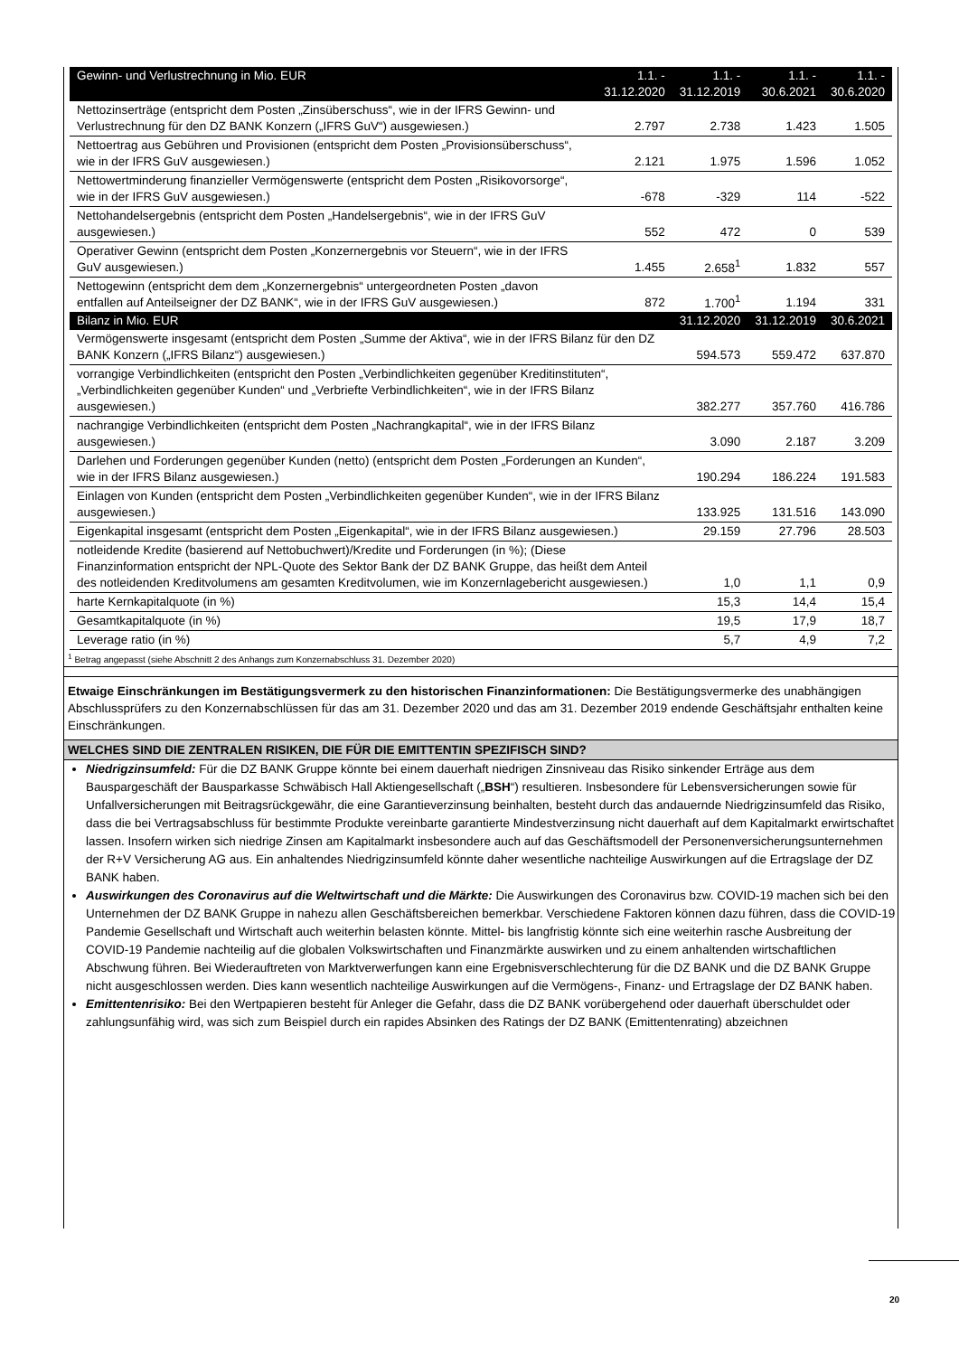| Gewinn- und Verlustrechnung in Mio. EUR | 1.1. - 31.12.2020 | 1.1. - 31.12.2019 | 1.1. - 30.6.2021 | 1.1. - 30.6.2020 |
| --- | --- | --- | --- | --- |
| Nettozinserträge (entspricht dem Posten „Zinsüberschuss“, wie in der IFRS Gewinn- und Verlustrechnung für den DZ BANK Konzern („IFRS GuV“) ausgewiesen.) | 2.797 | 2.738 | 1.423 | 1.505 |
| Nettoertrag aus Gebühren und Provisionen (entspricht dem Posten „Provisionsüberschuss“, wie in der IFRS GuV ausgewiesen.) | 2.121 | 1.975 | 1.596 | 1.052 |
| Nettowertminderung finanzieller Vermögenswerte (entspricht dem Posten „Risikovorsorge“, wie in der IFRS GuV ausgewiesen.) | -678 | -329 | 114 | -522 |
| Nettohandelsergebnis (entspricht dem Posten „Handelsergebnis“, wie in der IFRS GuV ausgewiesen.) | 552 | 472 | 0 | 539 |
| Operativer Gewinn (entspricht dem Posten „Konzernergebnis vor Steuern“, wie in der IFRS GuV ausgewiesen.) | 1.455 | 2.658<sup>1</sup> | 1.832 | 557 |
| Nettogewinn (entspricht dem dem „Konzernergebnis“ untergeordneten Posten „davon entfallen auf Anteilseigner der DZ BANK“, wie in der IFRS GuV ausgewiesen.) | 872 | 1.700<sup>1</sup> | 1.194 | 331 |
| Bilanz in Mio. EUR | | 31.12.2020 | 31.12.2019 | 30.6.2021 |
| Vermögenswerte insgesamt (entspricht dem Posten „Summe der Aktiva“, wie in der IFRS Bilanz für den DZ BANK Konzern („IFRS Bilanz“) ausgewiesen.) | | 594.573 | 559.472 | 637.870 |
| vorrangige Verbindlichkeiten (entspricht den Posten „Verbindlichkeiten gegenüber Kreditinstituten“, „Verbindlichkeiten gegenüber Kunden“ und „Verbriefte Verbindlichkeiten“, wie in der IFRS Bilanz ausgewiesen.) | | 382.277 | 357.760 | 416.786 |
| nachrangige Verbindlichkeiten (entspricht dem Posten „Nachrangkapital“, wie in der IFRS Bilanz ausgewiesen.) | | 3.090 | 2.187 | 3.209 |
| Darlehen und Forderungen gegenüber Kunden (netto) (entspricht dem Posten „Forderungen an Kunden“, wie in der IFRS Bilanz ausgewiesen.) | | 190.294 | 186.224 | 191.583 |
| Einlagen von Kunden (entspricht dem Posten „Verbindlichkeiten gegenüber Kunden“, wie in der IFRS Bilanz ausgewiesen.) | | 133.925 | 131.516 | 143.090 |
| Eigenkapital insgesamt (entspricht dem Posten „Eigenkapital“, wie in der IFRS Bilanz ausgewiesen.) | | 29.159 | 27.796 | 28.503 |
| notleidende Kredite (basierend auf Nettobuchwert)/Kredite und Forderungen (in %); (Diese Finanzinformation entspricht der NPL-Quote des Sektor Bank der DZ BANK Gruppe, das heißt dem Anteil des notleidenden Kreditvolumens am gesamten Kreditvolumen, wie im Konzernlagebericht ausgewiesen.) | | 1,0 | 1,1 | 0,9 |
| harte Kernkapitalquote (in %) | | 15,3 | 14,4 | 15,4 |
| Gesamtkapitalquote (in %) | | 19,5 | 17,9 | 18,7 |
| Leverage ratio (in %) | | 5,7 | 4,9 | 7,2 |
<sup>1</sup> Betrag angepasst (siehe Abschnitt 2 des Anhangs zum Konzernabschluss 31. Dezember 2020)
Etwaige Einschränkungen im Bestätigungsvermerk zu den historischen Finanzinformationen: Die Bestätigungsvermerke des unabhängigen Abschlussprüfers zu den Konzernabschlüssen für das am 31. Dezember 2020 und das am 31. Dezember 2019 endende Geschäftsjahr enthalten keine Einschränkungen.
WELCHES SIND DIE ZENTRALEN RISIKEN, DIE FÜR DIE EMITTENTIN SPEZIFISCH SIND?
Niedrigzinsumfeld: Für die DZ BANK Gruppe könnte bei einem dauerhaft niedrigen Zinsniveau das Risiko sinkender Erträge aus dem Bauspargeschäft der Bausparkasse Schwäbisch Hall Aktiengesellschaft („BSH“) resultieren. Insbesondere für Lebensversicherungen sowie für Unfallversicherungen mit Beitragsrückgewähr, die eine Garantieverzinsung beinhalten, besteht durch das andauernde Niedrigzinsumfeld das Risiko, dass die bei Vertragsabschluss für bestimmte Produkte vereinbarte garantierte Mindestverzinsung nicht dauerhaft auf dem Kapitalmarkt erwirtschaftet lassen. Insofern wirken sich niedrige Zinsen am Kapitalmarkt insbesondere auch auf das Geschäftsmodell der Personenversicherungsunternehmen der R+V Versicherung AG aus. Ein anhaltendes Niedrigzinsumfeld könnte daher wesentliche nachteilige Auswirkungen auf die Ertragslage der DZ BANK haben.
Auswirkungen des Coronavirus auf die Weltwirtschaft und die Märkte: Die Auswirkungen des Coronavirus bzw. COVID-19 machen sich bei den Unternehmen der DZ BANK Gruppe in nahezu allen Geschäftsbereichen bemerkbar. Verschiedene Faktoren können dazu führen, dass die COVID-19 Pandemie Gesellschaft und Wirtschaft auch weiterhin belasten könnte. Mittel- bis langfristig könnte sich eine weiterhin rasche Ausbreitung der COVID-19 Pandemie nachteilig auf die globalen Volkswirtschaften und Finanzmärkte auswirken und zu einem anhaltenden wirtschaftlichen Abschwung führen. Bei Wiederauftreten von Marktverwerfungen kann eine Ergebnisverschlechterung für die DZ BANK und die DZ BANK Gruppe nicht ausgeschlossen werden. Dies kann wesentlich nachteilige Auswirkungen auf die Vermögens-, Finanz- und Ertragslage der DZ BANK haben.
Emittentenrisiko: Bei den Wertpapieren besteht für Anleger die Gefahr, dass die DZ BANK vorübergehend oder dauerhaft überschuldet oder zahlungsunfähig wird, was sich zum Beispiel durch ein rapides Absinken des Ratings der DZ BANK (Emittentenrating) abzeichnen
20